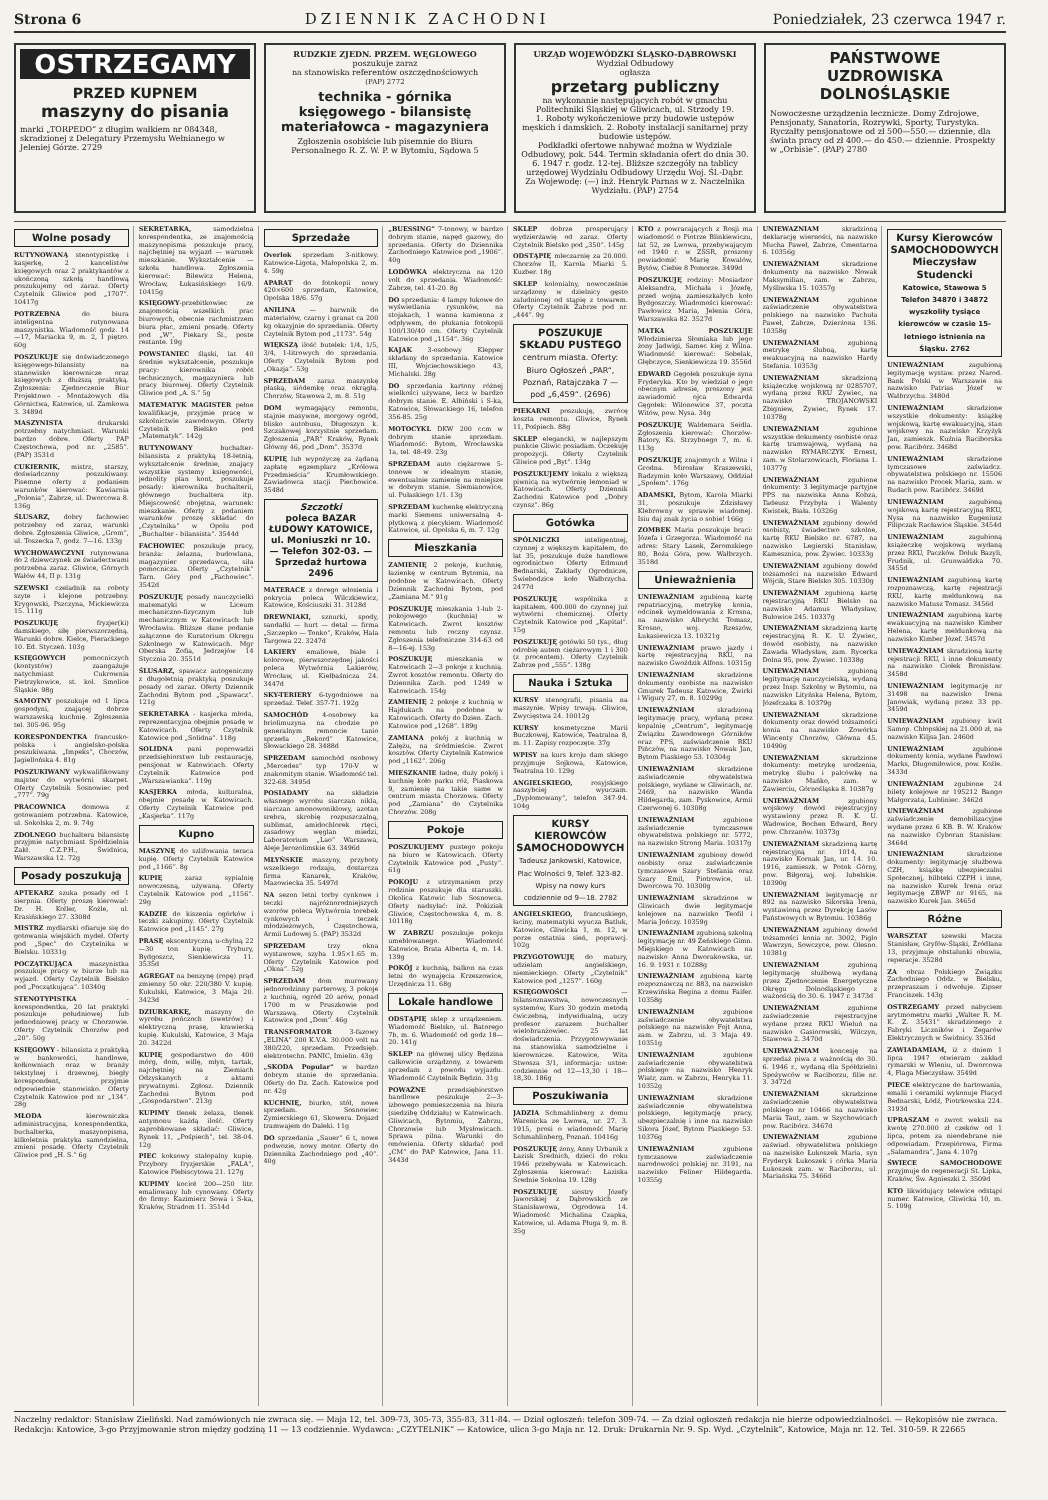Strona 6 DZIENNIK ZACHODNI Poniedziałek, 23 czerwca 1947 r.
OSTRZEGAMY
PRZED KUPNEM
maszyny do pisania
marki „TORPEDO“ z długim wałkiem nr 084348, skradzionej z Delegatury Przemysłu Wełnianego w Jeleniej Górze. 2729
RUDZKIE ZJEDN. PRZEM. WĘGLOWEGO
poszukuje zaraz
na stanowiska referentów oszczędnościowych
(PAP) 2772
technika - górnika
księgowego - bilansistę
materiałowca - magazyniera
Zgłoszenia osobiście lub pisemnie do Biura Personalnego R. Z. W. P. w Bytomiu, Sądowa 5
URZĄD WOJEWÓDZKI ŚLĄSKO-DĄBROWSKI
Wydział Odbudowy
ogłasza
przetarg publiczny
na wykonanie następujących robót w gmachu Politechniki Śląskiej w Gliwicach, ul. Strzody 19.
1. Roboty wykończeniowe przy budowie ustępów męskich i damskich. 2. Roboty instalacji sanitarnej przy budowie ustępów.
Podkładki ofertowe nabywać można w Wydziale Odbudowy, pok. 544. Termin składania ofert do dnia 30. 6. 1947 r. godz. 12-tej. Bliższe szczegóły na tablicy urzędowej Wydziału Odbudowy Urzędu Woj. Śl.-Dąbr.
Za Wojewodę: (—) inż. Henryk Parnas w z. Naczelnika Wydziału. (PAP) 2754
PAŃSTWOWE UZDROWISKA DOLNOŚLĄSKIE
Nowoczesne urządzenia lecznicze. Domy Zdrojowe, Pensjonaty, Sanatoria, Rozrywki, Sporty, Turystyka. Ryczałty pensjonatowe od zł 500—550.— dziennie, dla świata pracy od zł 400.— do 450.— dziennie. Prospekty w „Orbisie“. (PAP) 2780
Wolne posady
RUTYNOWANĄ stenotypistkę i kasjerkę, 2 kancelistów księgowych oraz 2 praktykantów z ukończoną szkołą handlową poszukujemy od zaraz. Oferty Czytelnik Gliwice pod „1707“. 10417g
POTRZEBNA do biura inteligentna rutynowana maszynistka. Wiadomość godz. 14—17, Mariacka 9, m. 2, I piętro. 60g
POSZUKUJE się doświadczonego księgowego-bilansisty na stanowisko kierownicze oraz księgowych z dłuższą praktyką. Zgłoszenia: Zjednoczenie Biur Projektowo - Montażowych dla Górnictwa, Katowice, ul. Zamkowa 3. 3489d
MASZYNISTA drukarski potrzebny natychmiast. Warunki bardzo dobre. Oferty PAP Częstochowa, pod nr. „2585“. (PAP) 3531d
CUKIERNIK, mistrz, starszy, doświadczony poszukiwany. Pisemne oferty z podaniem warunków kierować: Kawiarnia „Polonia“, Zabrze, ul. Dworcowa 8. 136g
ŚLUSARZ, dobry fachowiec potrzebny od zaraz, warunki dobre. Zgłoszenia Gliwice, „Grom“, ul. Toszecka 7, godz. 7—16. 133g
WYCHOWAWCZYNI rutynowana do 2 dziewczynek ze świadectwami potrzebna zaraz. Gliwice, Górnych Wałów 44, II p. 131g
SZEWSKI czeladnik na roboty szyte i klejone potrzebny. Krygowski, Pszczyna, Mickiewicza 15. 111g
POSZUKUJĘ fryzjer(ki) damskiego, siłę pierwszorzędną. Warunki dobre. Kielce, Pierackiego 10. Ed. Styczeń. 103g
KSIĘGOWYCH pomocniczych (kontystów) zaangażuje natychmiast Cukrownia Pietrzykowice, st. kol. Smolice Śląskie. 98g
SAMOTNY poszukuje od 1 lipca gospodyni, znającej dobrze warszawską kuchnię. Zgłoszenia tel. 305-96. 95g
KORESPONDENTKA francusko-polska i angielsko-polska poszukiwana. „Impeks“, Chorzów, Jagiellońska 4. 81g
POSZUKIWANY wykwalifikowany majster do wytwórni skarpet. Oferty Czytelnik Sosnowiec pod „777“. 79g
PRACOWNICA domowa z gotowaniem potrzebna. Katowice, ul. Sokolska 2, m. 9. 74g
ZDOLNEGO buchaltera bilansistę przyjmie natychmiast Spółdzielnia Zakł. C.Z.P.H., Świdnica, Warszawska 12. 72g
Posady poszukują
APTEKARZ szuka posady od 1 sierpnia. Oferty proszę kierować: Dr. H. Koller, Kożle, ul. Krasińskiego 27. 3308d
MISTRZ mydlarski ofiaruje się do gotowania wiejskich mydeł. Oferty pod „Spec“ do Czytelnika w Bielsku. 10331g
POCZĄTKUJĄCA maszynistka poszukuje pracy w biurze lub na wyjazd. Oferty Czytelnik Bielsko pod „Początkująca“. 10340g
STENOTYPISTKA - korespondentka, 20 lat praktyki poszukuje południowej lub jednodniowej pracy w Chorzowie. Oferty Czytelnik Chorzów pod „20“. 50g
KSIĘGOWY - bilansista z praktyką w bankowości, handlowe, kołkowniach oraz w branży tekstylnej i drzewnej, biegły korespondent, przyjmie odpowiednie stanowisko. Oferty Czytelnik Katowice pod nr „134“. 28g
MŁODA kierowniczka administracyjna, korespondentka, buchalterka, maszynopisma, kilkoletnia praktyka samodzielna, zmieni posadę. Oferty Czytelnik Gliwice pod „H. S.“ 6g
SEKRETARKA, samodzielna korespondentka, ze znajomością maszynopisma poszukuje pracy, najchętniej na wyjazd — warunek mieszkanie. Wykształcenie — szkoła handlowa. Zgłoszenia kierować: Bilewicz Helena, Wrocław, Łukasińskiego 16/9. 10415g
KSIĘGOWY-przebitkowiec ze znajomością wszelkich prac biurowych, obecnie rachmistrzem biura płac, zmieni posadę. Oferty pod „W“, Piekary Śl., poste restante. 19g
POWSTANIEC śląski, lat 40 średnie wykształcenie, poszukuje pracy: kierownika robót technicznych, magazyniera lub pracy biurowej. Oferty Czytelnik Gliwice pod „A. S.“ 5g
MATEMATYK MAGISTER pełne kwalifikacje, przyjmie pracę w szkolnictwie zawodowym. Oferty Czytelnik Bielsko pod „Matematyk“. 142g
RUTYNOWANY buchalter-bilansista z praktyką 18-letnią, wykształcenie średnie, znający wszystkie systemy księgowości, jednolity plan kont, poszukuje posady: kierownika buchalterii, głównego buchaltera itp. Miejscowość obojętna, warunek: mieszkanie. Oferty z podaniem warunków proszę składać do „Czytelnika“ w Opolu pod „Buchalter - bilansista“. 3544d
FACHOWIEC poszukuje pracy, branża: żelazna, budowlana, magazynier sprzedawca, siła pomocnicza. Oferty „Czytelnik“ Tarn. Góry pod „Fachowiec“. 3542d
POSZUKUJĘ posady nauczycielki matematyki w Liceum mechaniczno-fizycznym lub mechanicznym w Katowicach lub Wrocławiu. Bliższe dane podanie załączone do Kuratorium Okręgu Szkolnego w Katowicach. Mgr Oberska Zofia, Jedrzejów 14 Stycznia 20. 3551d
ŚLUSARZ, spawacz autogeniczny z długoletnią praktyką poszukuje posady od zaraz. Oferty Dziennik Zachodni Bytom pod „Spawacz“. 121g
SEKRETARKA - kasjerka młoda, reprezentacyjna obejmie posadę w Katowicach. Oferty Czytelnik Katowice pod „Solidna“. 118g
SOLIDNA pani poprowadzi przedsiębiorstwo lub restaurację, pensjonat w Katowicach. Oferty Czytelnik Katowice pod „Warszawianka“. 119g
KASJERKA młoda, kulturalna, obejmie posadę w Katowicach. Oferty Czytelnik Katowice pod „Kasjerka“. 117g
Kupno
MASZYNĘ do szlifowania teraca kupię. Oferty Czytelnik Katowice pod „1166“. 8g
KUPIĘ zaraz sypialnię nowoczesną, używaną. Oferty Czytelnik Katowice pod „1156“. 29g
KADZIE do kiszenia ogórków i teczki zakupimy. Oferty Czytelnik Katowice pod „1145“. 27g
PRASĘ ekscentryczną u-chylną 22—30 ton kupię. Trybury, Bydgoszcz, Sienkiewicza 11. 3535d
AGREGAT na benzynę (ropę) prąd zmienny 50 okr. 220/380 V. kupię. Kukulski, Katowice, 3 Maja 20. 3423d
DZIURKARKĘ, maszyny do wyrobu pończoch (swetrów) i elektryczną prasę, krawiecką kupię. Kukulski, Katowice, 3 Maja 20. 3422d
KUPIĘ gospodarstwo do 400 mórg, dom, willę, młyn, tartak, najchętniej na Ziemiach Odzyskanych z aktami prywatnymi. Zgłosz. Dziennik Zachodni Bytom pod „Gospodarstwo“. 213g
KUPIMY tlenek żelaza, tlenek antymonu każdą ilość. Oferty zaprobkowane składać: Gliwice, Rynek 11, „Pośpiech“, tel. 38-04. 12g
PIEC koksowy stałopalny kupię. Przybory fryzjerskie „FALA“, Katowice Plebiscytowa 21. 127g
KUPIMY kocioł 200—250 litr. emaliowany lub cynowany. Oferty do firmy: Kazimierz Sowa i S-ka, Kraków, Stradom 11. 3514d
Sprzedaże
Overlok sprzedam 3-nitkowy. Katowice-Ligota, Małopolska 2, m. 4. 59g
APARAT do fotokopii nowy 420×600 sprzedam, Katowice, Opolska 18/6. 57g
ANILINA — barwnik do materiałów, czarny i granat ca 200 kg okazyjnie do sprzedania. Oferty Czytelnik Bytom pod „1173“. 54g
WIĘKSZĄ ilość butelek: 1/4, 1/5, 3/4, 1-litrowych do sprzedania. Oferty Czytelnik Bytom pod „Okazja“. 53g
SPRZEDAM zaraz maszynkę płaską, siódemkę oraz okrągłą. Chorzów, Stawowa 2, m. 8. 51g
DOM wymagający remontu, stajnie masywne, morgowy ogród, blisko autobusu, Długoszyn k. Szczakowej korzystnie sprzedam. Zgłoszenia „PAR“ Kraków, Rynek Główny 46, pod „Dom“. 3537d
KUPIĘ lub wypożyczę za żądaną zapłatę egzemplarz „Królowa Przedmieścia“ Krumłowskiego. Zawiadowca stacji Piechowice. 3548d
Szczotki
poleca BAZAR ŁUDOWY KATOWICE, ul. Moniuszki nr 10. — Telefon 302-03. — Sprzedaż hurtowa 2496
MATERACE z dorego włosienia i pokrycia poleca Wilczkiewicz, Katowice, Kościuszki 31. 3128d
DREWNIAKI, sznurki, spody, sandałki — hurt — detal — firma „Szczepko — Tonko“, Kraków, Hala Targowa 22. 3247d
LAKIERY emaliowe, białe i kolorowe, pierwszorzędnej jakości poleca Wytwórnia Lakierów, Wrocław, ul. Kiełbaśnicza 24. 3447d
SKY-TERIERY 6-tygodniowe na sprzedaż. Telef. 357-71. 192g
SAMOCHÓD 4-osobowy ka briolimuzyna na chodzie po generalnym remoncie tanio sprzeda „Rekord“ Katowice, Słowackiego 28. 3488d
SPRZEDAM samochód osobowy „Mercedes“ typ 170-V w znakomitym stanie. Wiadomość tel. 322-68. 3495d
POSIADAMY na składzie własnego wyrobu siarczan nikla, siarczan amonowoniklowy, azotan srebra, skrobię rozpuszczalną, sublimat, amidochlorek rtęci, zasadowy węglan miedzi, Laboratorium „Lao“ Warszawa, Aleje Jerozolimskie 63. 3496d
MŁYŃSKIE maszyny, przyboty wszelkiego rodzaju, dostarcza firma Kanarek, Kraków, Mazowiecka 35. 5497d
NA sezon letni torby cynkowe i teczki najróżnorodniejszych wzorów poleca Wytwórnia torebek cynkowych i teczek młodzieżowych, Częstochowa, Armii Ludowej 5. (PAP) 3532d
SPRZEDAM trzy okna wystawowe, szyba 1.95×1.65 m. Oferty Czytelnik Katowice pod „Okna“. 52g
SPRZEDAM dom murowany jednorodzinny parterowy, 3 pokoje z kuchnią, ogród 20 arów, ponad 1700 m w Pruszkowie pod Warszawą. Oferty Czytelnik Katowice pod „Dom“. 46g
TRANSFORMATOR 3-fazowy „ELINA“ 200 K.V.A. 30.000 volt na 380/220, sprzedam. Przedsięb. elektrotechn. PANIC, Imielin. 43g
„SKODA Popular“ w bardzo dobrym stanie do sprzedania. Oferty do Dz. Zach. Katowice pod nr. 42g
KUCHNIĘ, biurko, stół, nowe sprzedam. Sosnowiec Zymierskiego 61, Skowera. Dojazd tramwajem do Daleki. 11g
DO sprzedania „Sauer“ 6 t, nowe podwozie, nowy motor. Oferty do Dziennika Zachodniego pod „40“. 40g
„BUESSING“ 7-tonowy, w bardzo dobrym stanie, napęd gazowy, do sprzedania. Oferty do Dziennika Zachodniego Katowice pod „1906“. 40g
LODÓWKA elektryczna na 120 volt do sprzedania. Wiadomość: Zabrze, tel. 41-20. 8g
DO sprzedania: 4 lampy łukowe do wyświetlania rysunków, na stojakach, 1 wanna kamienna z odpływem, do płukania fotokopii 100/130/40 cm. Oferty Czytelnik Katowice pod „1154“. 36g
KAJAK 3-osobowy Klepper składany do sprzedania. Katowice III, Wojciechowskiego 43, Michalski. 28g
DO sprzedania kartony różnej wielkości używane, lecz w bardzo dobrym stanie. E. Albiński i S-ka, Katowice, Słowackiego 16, telefon 356-85. 25g
MOTOCYKL DKW 200 ccm w dobrym stanie sprzedam. Wiadomość: Bytom, Wrocławska 1a, tel. 48-49. 23g
SPRZEDAM auto ciężarowe 5-tonowe w idealnym stanie, ewentualnie zamienię na mniejsze w dobrym stanie. Siemianowice, ul. Pułaskiego 1/1. 13g
SPRZEDAM kuchenkę elektryczną marki Siemens uniwersalną 4-płytkową z piecykiem. Wiadomość Katowice, ul. Opolska 6, m. 7. 12g
Mieszkania
ZAMIENIĘ 2 pokoje, kuchnię, łazienkę w centrum Bytomia, na podobne w Katowicach. Oferty Dziennik Zachodni Bytom, pod „Zamiana M.“ 91g
POSZUKUJĘ mieszkania 1-lub 2-pokojowego (kuchnia) w Katowicach. Zwrot kosztów remontu lub roczny czynsz. Zgłoszenia telefoniczne 314-63 od 8—16-ej. 153g
POSZUKUJĘ mieszkania w Katowicach 2—3 pokoje z kuchnią. Zwrot kosztów remontu. Oferty do Dziennika Zach. pod 1249 w Katowicach. 154g
ZAMIENIĘ 2 pokoje z kuchnią w Hajdukach na podobne w Katowicach. Oferty do Dzien. Zach. Katowice pod „1268“. 189g
ZAMIANA pokój z kuchnią w Załężu, na śródmieście. Zwrot kosztów. Oferty Czytelnik Katowice pod „1162“. 206g
MIESZKANIE ładne, duży pokój i kuchnię koło parku róż, Piaskowa 9, zamienię na takie same w centrum miasta Chorzowa. Oferty pod „Zamiana“ do Czytelnika Chorzów. 208g
Pokoje
POSZUKUJEMY pustego pokoju na biuro w Katowicach. Oferty Czytelnik Katowice pod „Pusty“. 61g
POKOJU z utrzymaniem przy rodzinie poszukuje dla staruszki. Okolica Katowic lub Sosnowca. Oferty nadsyłać: inż. Pokiziak Gliwice, Częstochowska 4, m. 8. 10118g
W ZABRZU poszukuje pokoju umeblowanego. Wiadomość Katowice, Brata Alberta 4, m. 14. 139g
POKÓJ z kuchnią, balkon na czas letni do wynajęcia Krzeszowice, Urzędnicza 11. 68g
Lokale handlowe
ODSTĄPIĘ sklep z urządzeniem. Wiadomość Bielsko, ul. Batorego 7b, m. 6. Wiadomość od godz 18—20. 141g
SKLEP na głównej ulicy Będzina całkowicie urządzony, z towarem sprzedam z powodu wyjazdu. Wiadomość Czytelnik Będzin. 31g
POWAŻNE przedsiębiorstwo handlowe poszukuje 2—3-izbowego pomieszczenia na biura (siedzibę Oddziału) w Katowicach. Gliwicach, Bytomiu, Zabrzu, Chorzowie lub Mysłowicach. Sprawa pilna. Warunki do omówienia. Oferty składać pod „CM“ do PAP Katowice, Jana 11. 3443d
SKLEP dobrze prosperujący wydzierżawię od zaraz. Oferty Czytelnik Bielsko pod „350“. 145g
ODSTĄPIĘ mleczarnię za 20.000. Chorzów II, Karola Miarki 5. Kuzber. 18g
SKLEP kolonialny, nowocześnie urządzony w dzielnicy gęsto zaludnionej od stąpię z towarem. Oferty Czytelnik Zabrze pod nr. „444“. 9g
POSZUKUJE SKŁADU PUSTEGO
centrum miasta. Oferty: Biuro Ogłoszeń „PAR“, Poznań, Ratajczaka 7 — pod „6,459“. (2696)
PIEKARNI poszukuję, zwrócę koszta remontu. Gliwice, Rynek 11, Pośpiech. 88g
SKLEP elegancki, w najlepszym punkcie Gliwic posiadam. Oczekuję propozycji. Oferty Czytelnik Gliwice pod „Byt“. 134g
POSZUKUJEMY lokalu z większą piwnicą na wytwórnię lemoniad w Katowicach. Oferty Dziennik Zachodni Katowice pod „Dobry czynsz“. 86g
Gotówka
SPÓLNICZKI inteligentnej, czynnej z większym kapitałem, do lat 35, poszukuje duże handlowe ogrodnictwo Oferty Edmund Bednarski, Zakłady Ogrodnicze, Świebodzice koło Wałbrzycha. 2477d
POSZUKUJĘ wspólnika z kapitałem, 400.000 do czynnej już wytwórni chemicznej. Oferty Czytelnik Katowice pod „Kapitał“. 15g
POSZUKUJĘ gotówki 50 tys., dług odrobię autem ciężarowym 1 i 300 (z procentem). Oferty Czytelnik Zabrze pod „555“. 138g
Nauka i Sztuka
KURSY stenografii, pisania na maszynie. Wpisy trwają. Gliwice, Zwycięstwa 24. 10012g
KURSY kosmetyczne Marii Buczkowej, Katowice, Teatralna 8, m. 11. Zapisy rozpoczęte. 37g
WPISY na kurs kroju dam skiego przyjmuje Sojkowa, Katowice, Teatralna 10. 129g
ANGIELSKIEGO, rosyjskiego naszybciej wyuczam. „Dyplomowany“, telefon 347-94. 104g
KURSY KIEROWCÓW SAMOCHODOWYCH
Tadeusz Jankowski, Katowice, Plac Wolności 9, Telef. 323-82. Wpisy na nowy kurs codziennie od 9—18. 2782
ANGIELSKIEGO, francuskiego, łaciny, matematyki wyucza Batluk, Katowice, Gliwicka 1, m. 12, w porze ostatnia sień, poprawcj. 102g
PRZYGOTOWUJĘ do matury, udzielam angielskiego, niemieckiego. Oferty „Czytelnik“ Katowice pod „1257“. 160g
KSIĘGOWOŚCI — bilansoznawstwa, nowoczesnych systemów, Kurs 30 godzin metodą ćwiczebną, indywidualną, uczy profesor zarazem buchalter wielobranżowiec. 25 lat doświadczenia. Przygotowywanie na stanowiska samodzielne i kierownicze. Katowice, Wita Stwosza 3/1, informacja: ustne: codziennie od 12—13,30 i 18—18,30. 186g
Poszukiwania
JADZIA Schmahlinberg z domu Warenicka ze Lwowa, ur. 27. 3. 1915, prosi o wiadomość Marię Schmahlinberg, Poznań. 10416g
POSZUKUJĘ żony, Anny Urbanik z Łazisk Średnich, dzieci do roku 1946 przebywała w Katowicach. Zgłoszenia kierować: Łaziska Średnie Sokolna 19. 128g
POSZUKUJĘ siostry Józefy Jaworskiej z Dąbrowskich ze Stanisławowa, Ogrodowa 14. Wiadomość Michalina Czapka, Katowice, ul. Adama Pługa 9, m. 8. 35g
KTO z powracających z Rosji ma wiadomość o Piotrze Blinkiewiczu, lat 52, ze Lwowa, przebywającym od 1940 r. w ZSSR, proszony powiadomić Marię Kowalów, Bytów, Ciebie 8 Pomorze. 3499d
POSZUKUJĘ rodziny: Mosiadzor Aleksandra, Michała i Józefę, przed wojną zamieszkałych koło Bydgoszczy. Wiadomości kierować: Pawłowicz Maria, Jelenia Góra, Warszawska 82. 3527d
MATKA POSZUKUJE Włodzimierza Słomiaka lub jego żony Jadwigi, Samec kiej z Wilna. Wiadomość kierować: Sobelak, Głębczyce, Sienkiewicza 19. 3556d
EDWARD Gęgołek poszukuje syna Fryderyka. Kto by wiedział o jego obecnym adresie, proszony jest zawiadomić ojca Edwarda Gęgołek: Wilonowice 37, poczta Witów, pow. Nysa. 34g
POSZUKUJĘ Waldemara Seidla. Zgłoszenia kierować: Chorzów-Batory, Ks. Strzybnego 7, m. 6. 113g
POSZUKUJĘ znajomych z Wilna i Grodna. Mirosław Kraszewski, Radzymin koło Warszawy, Oddział „Społem“. 176g
ADAMSKI, Bytom, Karola Miarki 31, poszukuje Zdzisławy Klebrowny w sprawie wiadomej. Isiu daj znak życia o sobie! 166g
ZOMBEK Maria poszukuje braci: Józefa i Grzegorza. Wiadomość na adres: Stary Lasek, Żeromskiego 80, Boża Góra, pow. Wałbrzych. 3518d
Unieważnienia
UNIEWAŻNIAM zgubioną kartę repatriacyjną, metrykę konia, odcinek wymeldowania z Krosna, na nazwisko Albrycht Tomasz, Krosno, woj. Rzeszów, Łukasiewicza 13. 10321g
UNIEWAŻNIAM prawo jazdy i kartę rejestracyjną RKU, na nazwisko Gwoździk Alfons. 10315g
UNIEWAŻNIAM skradzione dokumenty osobiste na nazwisko Gmurek Tadeusz Katowice, Żwirki i Wigury 27, m. 8. 10299g
UNIEWAŻNIAM skradzioną legitymację pracy, wydaną przez kopalnię „Centrum“, legitymację Związku Zawodowego Górników oraz PPS, zaświadczenie RKU Pińczów, na nazwisko Nowak Jan, Bytom Piaskiego 53. 10304g
UNIEWAŻNIAM skradzione zaświadczenie obywatelstwa polskiego, wydane w Gliwicach, nr. 2469, na nazwisko Wanda Hildegarda, zam. Pyskowice, Armii Czerwonej 6. 10308g
UNIEWAŻNIAM zgubione zaświadczenie tymczasowe obywatelstwa polskiego nr. 5772, na nazwisko Strong Maria. 10317g
UNIEWAŻNIAM zgubiony dowód osobisty oraz zaświadczenie tymczasowe Szary Stefania oraz Szary Emil, Piotrowice, ul. Dworcowa 70. 10300g
UNIEWAŻNIAM skradzione w Gliwicach dwie legitymacje kolejowe na nazwisko Teofil i Maria Jończy. 10359g
UNIEWAŻNIAM zgubioną szkolną legitymację nr. 49 Żeńskiego Gimn. Miejskiego w Katowicach na nazwisko Anna Dworakowska, ur. 16. 9. 1931 r. 10288g
UNIEWAŻNIAM zgubioną kartę rozpoznawczą nr. 883, na nazwisko Krzewińska Regina z domu Faifer. 10358g
UNIEWAŻNIAM zgubione zaświadczenie obywatelstwa polskiego na nazwisko Fojt Anna, zam. w Zabrzu, ul. 3 Maja 49. 10351g
UNIEWAŻNIAM zgubione zaświadczenie obywatelstwa polskiego na nazwisko Henryk Wiatr, zam. w Zabrzu, Henryka 11. 10352g
UNIEWAŻNIAM skradzione zaświadczenie obywatelstwa polskiego, legitymację pracy, ubezpieczalnię i inne na nazwisko Sikora Józef, Bytom Piaskiego 53. 10376g
UNIEWAŻNIAM zgubione tymczasowe zaświadczenie narodowości polskiej nr. 3191, na nazwisko Feliner Hildegarda. 10355g
UNIEWAŻNIAM skradzioną deklarację wierności, na nazwisko Mucha Paweł, Zabrze, Cmentarna 6. 10356g
UNIEWAŻNIAM skradzione dokumenty na nazwisko Nowak Maksymilian, zam. w Zabrzu, Myśliwska 15. 10357g
UNIEWAŻNIAM zgubione zaświadczenie obywatelstwa polskiego na nazwisko Pachuła Paweł, Zabrze, Dzierżona 136. 10358g
UNIEWAŻNIAM zgubioną metrykę ślubną, kartę ewakuacyjną na nazwisko Hardy Stefania. 10353g
UNIEWAŻNIAM skradzioną książeczkę wojskową nr 0285707, wydaną przez RKU Żywiec, na nazwisko TROJANOWSKI Zbigniew, Żywiec, Rynek 17. 10378g
UNIEWAŻNIAM zgubione wszystkie dokumenty osobiste oraz kartę tramwajową, wydaną na nazwisko RYMARCZYK Ernest, zam. w Stolarzowicach, Floriana 1. 10377g
UNIEWAŻNIAM zgubione dokumenty: 3 legitymacje partyjne PPS na nazwiska Anna Kobza, Tadeusz Przybyła i Walenty Kwistek, Biała. 10326g
UNIEWAŻNIAM zgubiony dowód osobisty, świadectwo szkolne, kartę RKU Bielsko nr. 6787, na nazwisko Legierski Stanisław, Kamesznica, pow. Żywiec. 10333g
UNIEWAŻNIAM zgubiony dowód tożsamości na nazwisko Edward Wójcik, Stare Bielsko 305. 10330g
UNIEWAŻNIAM zgubioną kartę rejestracyjną RKU Bielsko na nazwisko Adamus Władysław, Bulowice 245. 10337g
UNIEWAŻNIAM skradzioną kartę rejestracyjną R. K. U. Żywiec, dowód osobisty, na nazwisko Zawada Władysław, zam. Rycerka Dolna 95, pow. Żywiec. 10338g
UNIEWAŻNIAM zgubioną legitymację nauczycielską, wydaną przez Insp. Szkolny w Bytomiu, na nazwisko Lityńska Helena, Bytom, Józefczaka 8. 10379g
UNIEWAŻNIAM skradzione dokumenty oraz dowód tożsamości konia na nazwisko Zowórka Wincenty Chorzów, Główna 45. 10490g
UNIEWAŻNIAM skradzione dokumenty: metrykę urodzenia, metrykę ślubu i palcówkę na nazwisko Mańko, zam. w Zawierciu, Górnośląska 8. 10387g
UNIEWAŻNIAM zgubiony wojskowy dowód rejestracyjny wystawiony przez R. K. U. Wadowice, Bochen Edward, Bory pow. Chrzanów. 10373g
UNIEWAŻNIAM skradzioną kartę rejestracyjną nr. 1014, na nazwisko Kornak Jan, ur. 14. 10. 1916, zamieszk. w Potok Górny, pow. Biłgoraj, woj. lubelskie. 10390g
UNIEWAŻNIAM legitymację nr 892 na nazwisko Sikorska Irena, wystawioną przez Dyrekcję Lasów Państwowych w Bytomiu. 10386g
UNIEWAŻNIAM zgubiony dowód tożsamości konia nr. 3002, Piglo Wawrzyn, Sowczyce, pow. Olesno. 10381g
UNIEWAŻNIAM zgubioną legitymację służbową wydaną przez Zjednoczenie Energetyczne Okręgu Dolnośląskiego z ważnością do 30. 6. 1947 r. 3473d
UNIEWAŻNIAM zgubione zaświadczenie rejestracyjne wydane przez RKU Wieluń na nazwisko Gasiorowski, Wilczyn, Stawowa 2. 3470d
UNIEWAŻNIAM koncesję na sprzedaż piwa z ważnością do 30. 6. 1946 r., wydaną dla Spółdzielni Spożywców w Raciborzu, filie nr. 3. 3472d
UNIEWAŻNIAM skradzione zaświadczenie obywatelstwa polskiego nr 10466 na nazwisko Maria Taut, zam. w Szychowicach pow. Racibórz. 3467d
UNIEWAŻNIAM zgubione zaświad. obywatelstwa polskiego na nazwisko Łukoszek Maria, syn Fryderyk Łukoszek i córka Maria Łukoszek zam. w Raciborzu, ul. Mariańska 75. 3466d
Kursy Kierowców SAMOCHODOWYCH
Mieczysław Studencki
Katowice, Stawowa 5 Telefon 34870 i 34872
wyszkoliły tysiące kierowców w czasie 15-letniego istnienia na Śląsku. 2762
UNIEWAŻNIAM zagubioną legitymację wystaw. przez Narod. Bank Polski w Warszawie na nazwisko Patrias Józef w Wałbrzychu. 3480d
UNIEWAŻNIAM skradzione wszystkie dokumenty: książkę wojskową, kartę ewakuacyjną, stan wojskowy na nazwisko Krzyżyk Jan, zamieszk. Kuźnia Raciborska pow. Racibórz. 3468d
UNIEWAŻNIAM skradzione tymczasowe zaświadcz. obywatelstwa polskiego nr. 15506 na nazwisko Procek Maria, zam. w Rudach pow. Racibórz. 3469d
UNIEWAŻNIAM zagubioną wojskową kartę rejestracyjną RKU, Nysa na nazwisko Eugeniusz Filipczak Racławice Śląskie. 3454d
UNIEWAŻNIAM zagubioną książeczkę wojskową wydaną przez RKU, Paczków. Doluk Bazyli, Frudnik, ul. Grunwaldzka 70. 3455d
UNIEWAŻNIAM zagubioną kartę rozpoznawczą, kartę rejestracji RKU, kartę meldunkową na nazwisko Matusz Tomasz. 3456d
UNIEWAŻNIAM zagubioną kartę ewakuacyjną na nazwisko Kimber Helena, kartę meldunkową na nazwisko Kimber Józef. 3457d
UNIEWAŻNIAM skradzioną kartę rejestracji RKU, i inne dokumenty na nazwisko Ciołek Bronisław. 3458d
UNIEWAŻNIAM legitymację nr 31498 na nazwisko Irena Janowiak, wydaną przez 33 pp. 3459d
UNIEWAŻNIAM zgubiony kwit Samop. Chłopskiej na 21.000 zł, na nazwisko Kiljsa Jan. 2460d
UNIEWAŻNIAM zgubione dokumenty konia, wydane Pawłowi Marks, Długomiłowice, pow. Koźle. 3433d
UNIEWAŻNIAM zgubione 24 bilety kolejowe nr 195212 Bango Małgorzata, Lubliniec. 3462d
UNIEWAŻNIAM zgubione zaświadczenie demobilizacyjne wydane przez 6 KB. B. W. Kraków na nazwisko Cyboran Stanisław. 3464d
UNIEWAŻNIAM skradzione dokumenty: legitymację służbowa CZH, książkę ubezpieczalni Społecznej, bilbteki CZPH i inne, na nazwisko Kurek Irena oraz legitymację ZBWP nr 9165, na nazwisko Kurek Jan. 3465d
Różne
WARSZTAT szewski Macza Stanisław, Gryfów-Śląski, Źródlana 13, przyjmuje obstalunki obuwia, reperacje. 3528d
ZA obraz Polskiego Związku Zachodniego Oddz. w Bielsku, przepraszam i odwołuje. Zipser Franciszek. 143g
OSTRZEGAMY przed nabyciem arytmometru marki „Walter R. M. K. Z. 35431“ skradzionego z Fabryki Liczników i Zegarów Elektrycznych w Świdnicy. 3536d
ZAWIADAMIAM, iż z dniem 1 lipca 1947 otwieram zakład rymarski w Wleniu, ul. Dworcowa 4, Flaga Mieczysław. 3549d
PIECE elektryczne do hartowania, emalii i ceramiki wykonuje Placyd Bednarski, Łódź, Piotrkowska 224. 3193d
UPRASZAM o zwrot weksli na kwotę 270.000 zł czeków od 1 lipca, potem za nieodebrane nie odpowiadam. Przepiórowa, Firma „Salamandra“, Jana 4. 107g
ŚWIECE SAMOCHODOWE przyjmuje do regeneracji St. Lipka, Kraków, Św. Agnieszki 2. 3509d
KTO likwidujący telewice odstąpi numer. Katowice, Gliwicka 10, m. 5. 109g
Naczelny redaktor: Stanisław Zieliński. Nad zamówionych nie zwraca się. — Maja 12, tel. 309-73, 305-73, 355-83, 311-84. — Dział ogłoszeń: telefon 309-74. — Za dział ogłoszeń redakcja nie bierze odpowiedzialności. — Rękopisów nie zwraca. Redakcja: Katowice, 3-go Przyjmowanie stron między godziną 11 — 13 codziennie. Wydawca: „CZYTELNIK“ — Katowice, ulica 3-go Maja nr. 12. Druk: Drukarnia Nr. 9. Sp. Wyd. „Czytelnik“, Katowice, Maja nr. 12. Tel. 310-59. R 22665